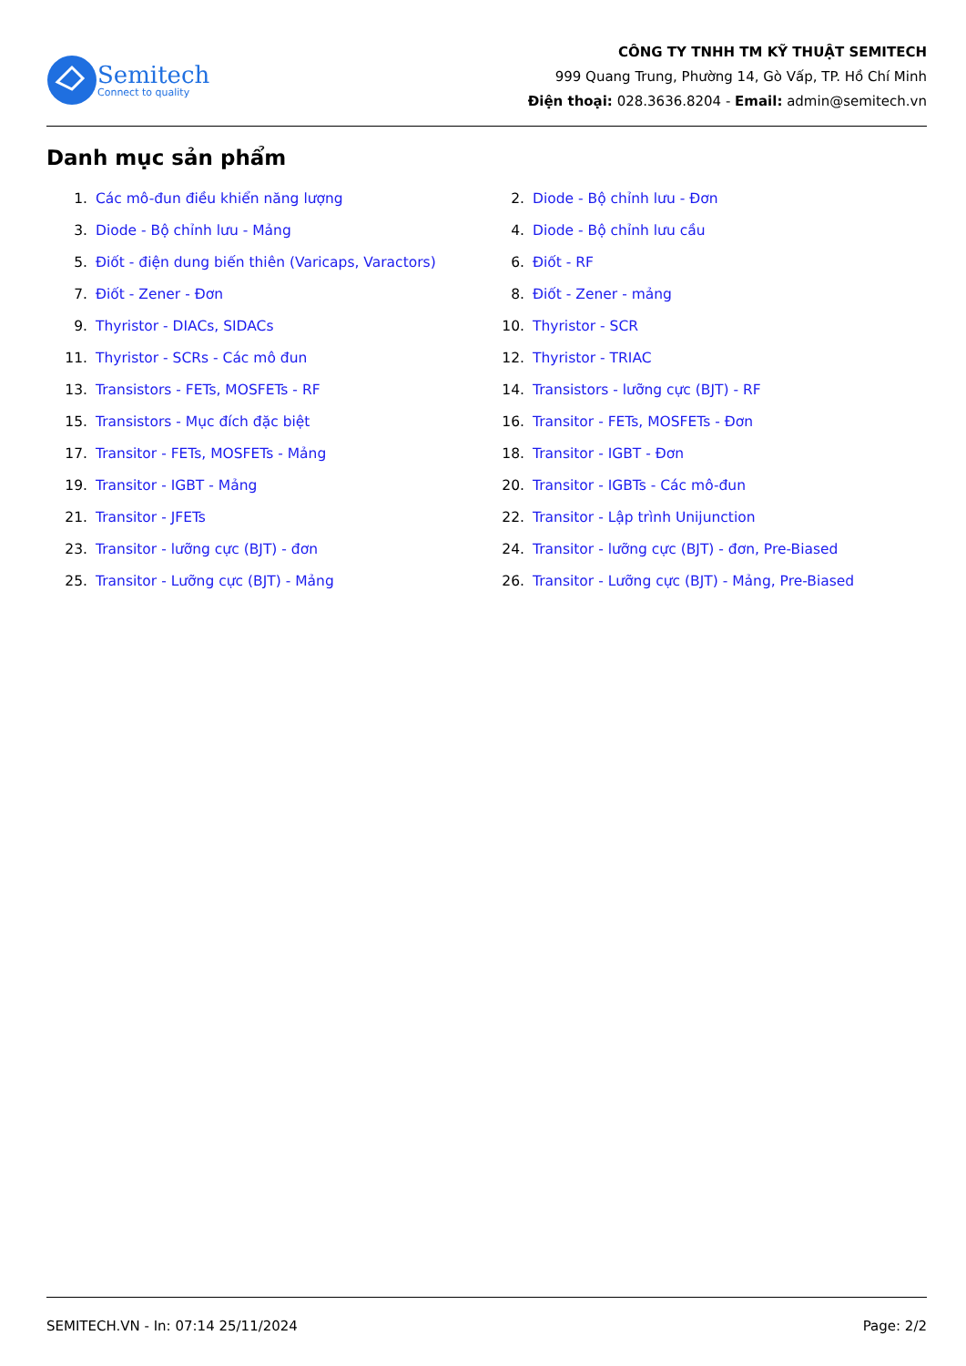Semitech
Connect to quality
CÔNG TY TNHH TM KỸ THUẬT SEMITECH
999 Quang Trung, Phường 14, Gò Vấp, TP. Hồ Chí Minh
Điện thoại: 028.3636.8204 - Email: admin@semitech.vn
Danh mục sản phẩm
1. Các mô-đun điều khiển năng lượng
2. Diode - Bộ chỉnh lưu - Đơn
3. Diode - Bộ chỉnh lưu - Mảng
4. Diode - Bộ chỉnh lưu cầu
5. Điốt - điện dung biến thiên (Varicaps, Varactors)
6. Điốt - RF
7. Điốt - Zener - Đơn
8. Điốt - Zener - mảng
9. Thyristor - DIACs, SIDACs
10. Thyristor - SCR
11. Thyristor - SCRs - Các mô đun
12. Thyristor - TRIAC
13. Transistors - FETs, MOSFETs - RF
14. Transistors - lưỡng cực (BJT) - RF
15. Transistors - Mục đích đặc biệt
16. Transitor - FETs, MOSFETs - Đơn
17. Transitor - FETs, MOSFETs - Mảng
18. Transitor - IGBT - Đơn
19. Transitor - IGBT - Mảng
20. Transitor - IGBTs - Các mô-đun
21. Transitor - JFETs
22. Transitor - Lập trình Unijunction
23. Transitor - lưỡng cực (BJT) - đơn
24. Transitor - lưỡng cực (BJT) - đơn, Pre-Biased
25. Transitor - Lưỡng cực (BJT) - Mảng
26. Transitor - Lưỡng cực (BJT) - Mảng, Pre-Biased
SEMITECH.VN - In: 07:14 25/11/2024 Page: 2/2